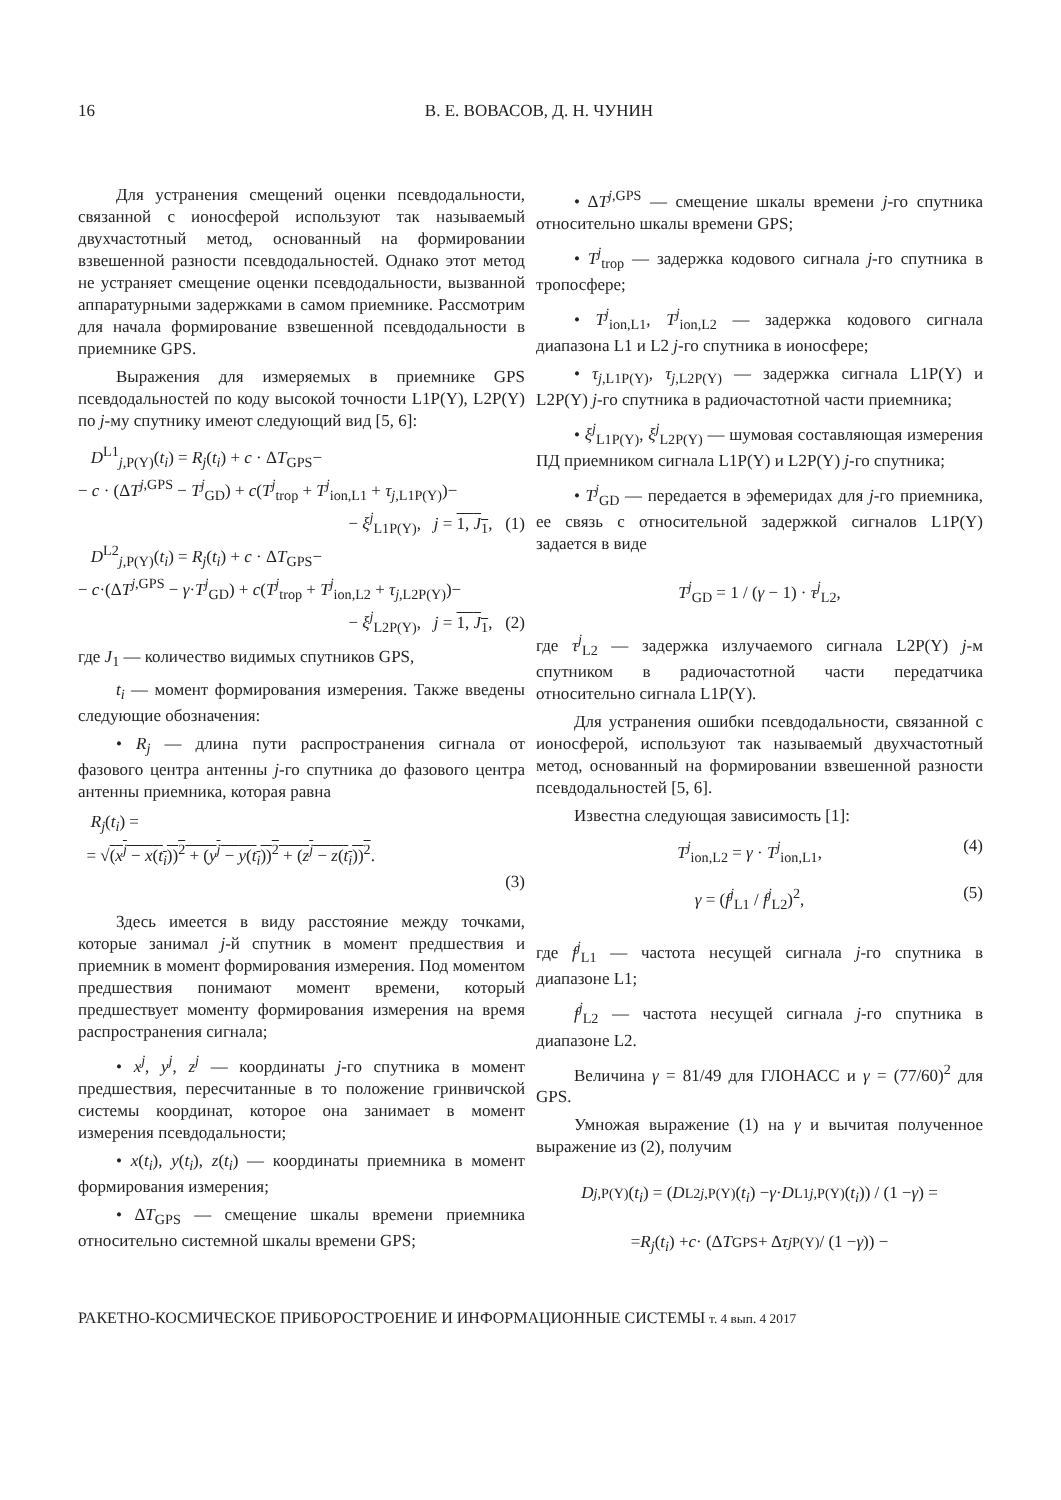16 В. Е. ВОВАСОВ, Д. Н. ЧУНИН
Для устранения смещений оценки псевдодальности, связанной с ионосферой используют так называемый двухчастотный метод, основанный на формировании взвешенной разности псевдодальностей. Однако этот метод не устраняет смещение оценки псевдодальности, вызванной аппаратурными задержками в самом приемнике. Рассмотрим для начала формирование взвешенной псевдодальности в приемнике GPS.
Выражения для измеряемых в приемнике GPS псевдодальностей по коду высокой точности L1P(Y), L2P(Y) по j-му спутнику имеют следующий вид [5, 6]:
D<sup>L1</sup><sub>j,P(Y)</sub>(t<sub>i</sub>) = R<sub>j</sub>(t<sub>i</sub>) + c · ΔT<sub>GPS</sub>−
− c · (ΔT<sup>j,GPS</sup> − T<sup>j</sup><sub>GD</sub>) + c(T<sup>j</sup><sub>trop</sub> + T<sup>j</sup><sub>ion,L1</sub> + τ<sub>j,L1P(Y)</sub>)−
− ξ<sup>j</sup><sub>L1P(Y)</sub>, j = 1, J<sub>1</sub>, (1)
D<sup>L2</sup><sub>j,P(Y)</sub>(t<sub>i</sub>) = R<sub>j</sub>(t<sub>i</sub>) + c · ΔT<sub>GPS</sub>−
− c·(ΔT<sup>j,GPS</sup> − γ·T<sup>j</sup><sub>GD</sub>) + c(T<sup>j</sup><sub>trop</sub> + T<sup>j</sup><sub>ion,L2</sub> + τ<sub>j,L2P(Y)</sub>)−
− ξ<sup>j</sup><sub>L2P(Y)</sub>, j = 1, J<sub>1</sub>, (2)
где J<sub>1</sub> — количество видимых спутников GPS,
t<sub>i</sub> — момент формирования измерения. Также введены следующие обозначения:
• R<sub>j</sub> — длина пути распространения сигнала от фазового центра антенны j-го спутника до фазового центра антенны приемника, которая равна
R<sub>j</sub>(t<sub>i</sub>) =
= √(x<sup>j</sup> − x(t<sub>i</sub>))<sup>2</sup> + (y<sup>j</sup> − y(t<sub>i</sub>))<sup>2</sup> + (z<sup>j</sup> − z(t<sub>i</sub>))<sup>2</sup>.
(3)
Здесь имеется в виду расстояние между точками, которые занимал j-й спутник в момент предшествия и приемник в момент формирования измерения. Под моментом предшествия понимают момент времени, который предшествует моменту формирования измерения на время распространения сигнала;
• x<sup>j</sup>, y<sup>j</sup>, z<sup>j</sup> — координаты j-го спутника в момент предшествия, пересчитанные в то положение гринвичской системы координат, которое она занимает в момент измерения псевдодальности;
• x(t<sub>i</sub>), y(t<sub>i</sub>), z(t<sub>i</sub>) — координаты приемника в момент формирования измерения;
• ΔT<sub>GPS</sub> — смещение шкалы времени приемника относительно системной шкалы времени GPS;
• ΔT<sup>j,GPS</sup> — смещение шкалы времени j-го спутника относительно шкалы времени GPS;
• T<sup>j</sup><sub>trop</sub> — задержка кодового сигнала j-го спутника в тропосфере;
• T<sup>j</sup><sub>ion,L1</sub>, T<sup>j</sup><sub>ion,L2</sub> — задержка кодового сигнала диапазона L1 и L2 j-го спутника в ионосфере;
• τ<sub>j,L1P(Y)</sub>, τ<sub>j,L2P(Y)</sub> — задержка сигнала L1P(Y) и L2P(Y) j-го спутника в радиочастотной части приемника;
• ξ<sup>j</sup><sub>L1P(Y)</sub>, ξ<sup>j</sup><sub>L2P(Y)</sub> — шумовая составляющая измерения ПД приемником сигнала L1P(Y) и L2P(Y) j-го спутника;
• T<sup>j</sup><sub>GD</sub> — передается в эфемеридах для j-го приемника, ее связь с относительной задержкой сигналов L1P(Y) задается в виде
T<sup>j</sup><sub>GD</sub> = 1 / (γ − 1) · τ<sup>j</sup><sub>L2</sub>,
где τ<sup>j</sup><sub>L2</sub> — задержка излучаемого сигнала L2P(Y) j-м спутником в радиочастотной части передатчика относительно сигнала L1P(Y).
Для устранения ошибки псевдодальности, связанной с ионосферой, используют так называемый двухчастотный метод, основанный на формировании взвешенной разности псевдодальностей [5, 6].
Известна следующая зависимость [1]:
T<sup>j</sup><sub>ion,L2</sub> = γ · T<sup>j</sup><sub>ion,L1</sub>, (4)
γ = (f<sup>j</sup><sub>L1</sub> / f<sup>j</sup><sub>L2</sub>)<sup>2</sup>, (5)
где f<sup>j</sup><sub>L1</sub> — частота несущей сигнала j-го спутника в диапазоне L1;
f<sup>j</sup><sub>L2</sub> — частота несущей сигнала j-го спутника в диапазоне L2.
Величина γ = 81/49 для ГЛОНАСС и γ = (77/60)<sup>2</sup> для GPS.
Умножая выражение (1) на γ и вычитая полученное выражение из (2), получим
D<sub>j,P(Y)</sub>(t<sub>i</sub>) = (D<sup>L2</sup><sub>j,P(Y)</sub>(t<sub>i</sub>) − γ · D<sup>L1</sup><sub>j,P(Y)</sub>(t<sub>i</sub>)) / (1 − γ) =
= R<sub>j</sub> (t<sub>i</sub>) + c · (Δ T<sub>GPS</sub> + Δ τ<sup>j</sup><sub>P(Y)</sub> / (1 − γ)) −
РАКЕТНО-КОСМИЧЕСКОЕ ПРИБОРОСТРОЕНИЕ И ИНФОРМАЦИОННЫЕ СИСТЕМЫ т. 4 вып. 4 2017